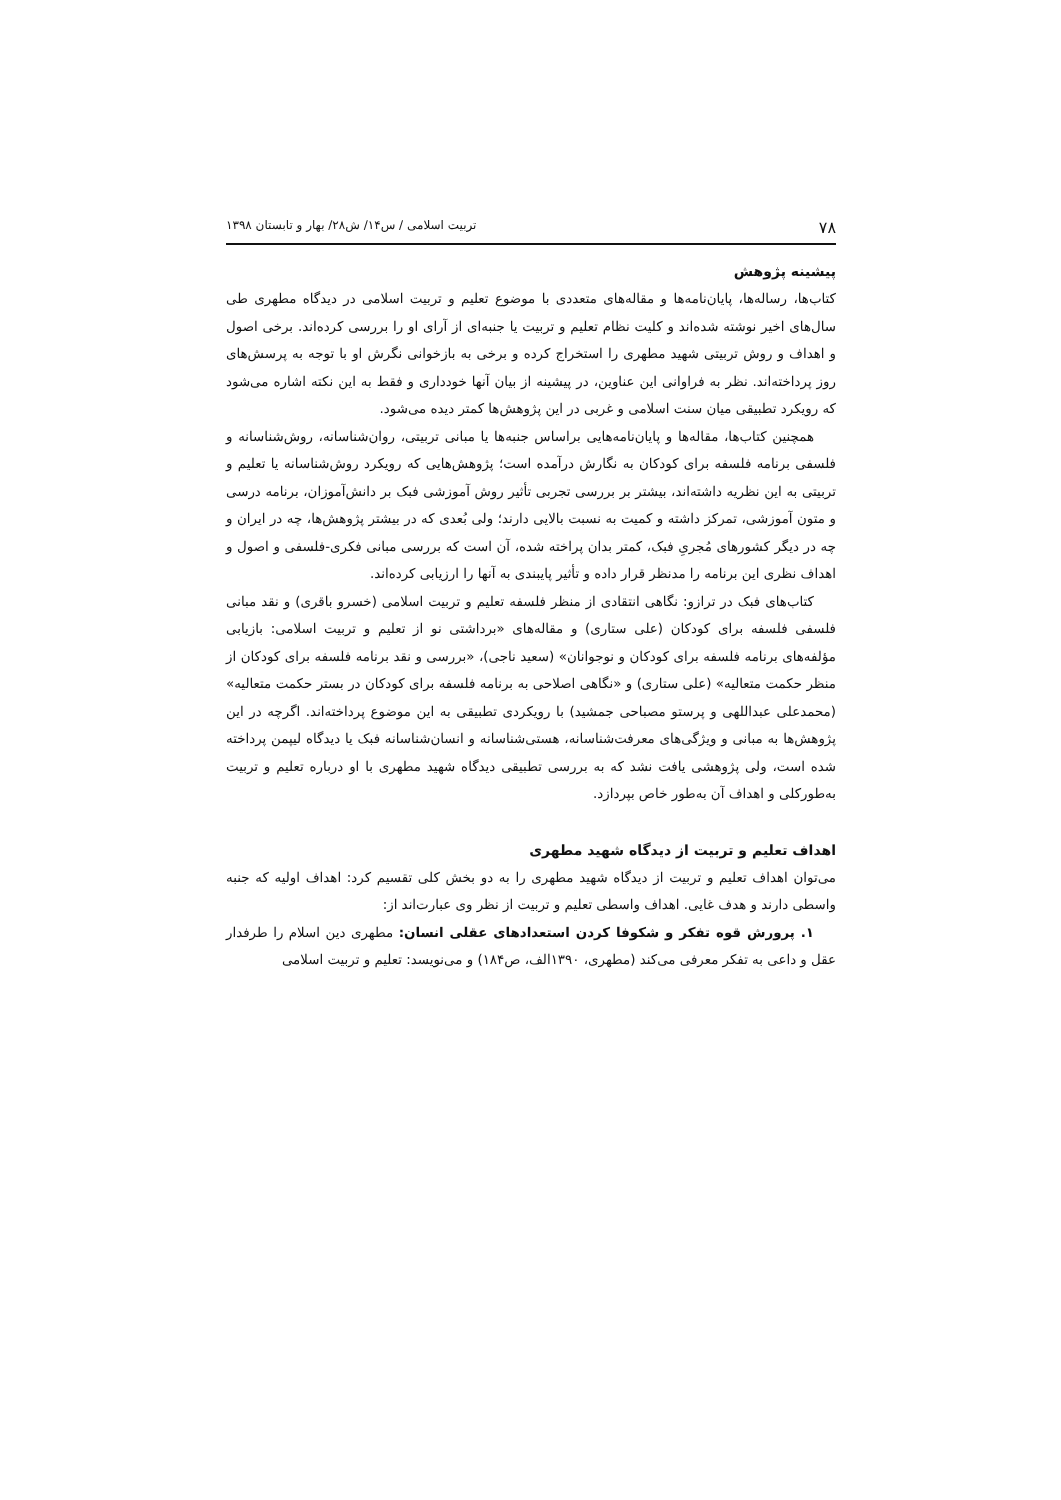۷۸ تربیت اسلامی / س۱۴/ ش۲۸/ بهار و تابستان ۱۳۹۸
پیشینه پژوهش
کتاب‌ها، رساله‌ها، پایان‌نامه‌ها و مقاله‌های متعددی با موضوع تعلیم و تربیت اسلامی در دیدگاه مطهری طی سال‌های اخیر نوشته شده‌اند و کلیت نظام تعلیم و تربیت یا جنبه‌ای از آرای او را بررسی کرده‌اند. برخی اصول و اهداف و روش تربیتی شهید مطهری را استخراج کرده و برخی به بازخوانی نگرش او با توجه به پرسش‌های روز پرداخته‌اند. نظر به فراوانی این عناوین، در پیشینه از بیان آنها خودداری و فقط به این نکته اشاره می‌شود که رویکرد تطبیقی میان سنت اسلامی و غربی در این پژوهش‌ها کمتر دیده می‌شود.
همچنین کتاب‌ها، مقاله‌ها و پایان‌نامه‌هایی براساس جنبه‌ها یا مبانی تربیتی، روان‌شناسانه، روش‌شناسانه و فلسفی برنامه فلسفه برای کودکان به نگارش درآمده است؛ پژوهش‌هایی که رویکرد روش‌شناسانه یا تعلیم و تربیتی به این نظریه داشته‌اند، بیشتر بر بررسی تجربی تأثیر روش آموزشی فبک بر دانش‌آموزان، برنامه درسی و متون آموزشی، تمرکز داشته و کمیت به نسبت بالایی دارند؛ ولی بُعدی که در بیشتر پژوهش‌ها، چه در ایران و چه در دیگر کشورهای مُجریِ فبک، کمتر بدان پراخته شده، آن است که بررسی مبانی فکری-فلسفی و اصول و اهداف نظری این برنامه را مدنظر قرار داده و تأثیر پایبندی به آنها را ارزیابی کرده‌اند.
کتاب‌های فبک در ترازو: نگاهی انتقادی از منظر فلسفه تعلیم و تربیت اسلامی (خسرو باقری) و نقد مبانی فلسفی فلسفه برای کودکان (علی ستاری) و مقاله‌های «برداشتی نو از تعلیم و تربیت اسلامی: بازیابی مؤلفه‌های برنامه فلسفه برای کودکان و نوجوانان» (سعید ناجی)، «بررسی و نقد برنامه فلسفه برای کودکان از منظر حکمت متعالیه» (علی ستاری) و «نگاهی اصلاحی به برنامه فلسفه برای کودکان در بستر حکمت متعالیه» (محمدعلی عبداللهی و پرستو مصباحی جمشید) با رویکردی تطبیقی به این موضوع پرداخته‌اند. اگرچه در این پژوهش‌ها به مبانی و ویژگی‌های معرفت‌شناسانه، هستی‌شناسانه و انسان‌شناسانه فبک یا دیدگاه لیپمن پرداخته شده است، ولی پژوهشی یافت نشد که به بررسی تطبیقی دیدگاه شهید مطهری با او درباره تعلیم و تربیت به‌طورکلی و اهداف آن به‌طور خاص بپردازد.
اهداف تعلیم و تربیت از دیدگاه شهید مطهری
می‌توان اهداف تعلیم و تربیت از دیدگاه شهید مطهری را به دو بخش کلی تقسیم کرد: اهداف اولیه که جنبه واسطی دارند و هدف غایی. اهداف واسطی تعلیم و تربیت از نظر وی عبارت‌اند از:
۱. پرورش قوه تفکر و شکوفا کردن استعدادهای عقلی انسان: مطهری دین اسلام را طرفدار عقل و داعی به تفکر معرفی می‌کند (مطهری، ۱۳۹۰الف، ص۱۸۴) و می‌نویسد: تعلیم و تربیت اسلامی